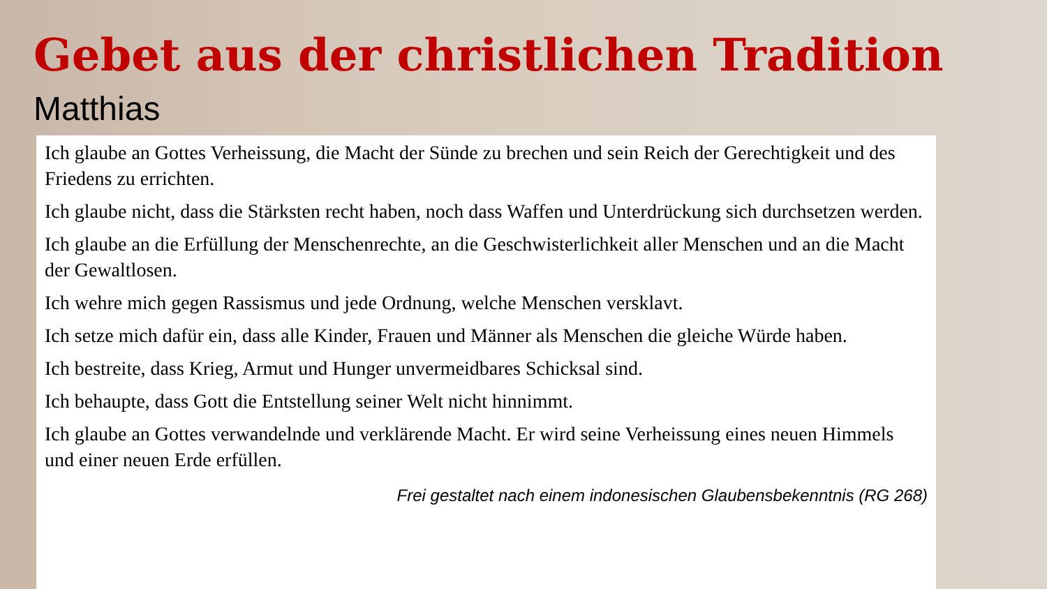Gebet aus der christlichen Tradition
Matthias
Ich glaube an Gottes Verheissung, die Macht der Sünde zu brechen und sein Reich der Gerechtigkeit und des Friedens zu errichten.
Ich glaube nicht, dass die Stärksten recht haben, noch dass Waffen und Unterdrückung sich durchsetzen werden.
Ich glaube an die Erfüllung der Menschenrechte, an die Geschwisterlichkeit aller Menschen und an die Macht der Gewaltlosen.
Ich wehre mich gegen Rassismus und jede Ordnung, welche Menschen versklavt.
Ich setze mich dafür ein, dass alle Kinder, Frauen und Männer als Menschen die gleiche Würde haben.
Ich bestreite, dass Krieg, Armut und Hunger unvermeidbares Schicksal sind.
Ich behaupte, dass Gott die Entstellung seiner Welt nicht hinnimmt.
Ich glaube an Gottes verwandelnde und verklärende Macht. Er wird seine Verheissung eines neuen Himmels und einer neuen Erde erfüllen.
Frei gestaltet nach einem indonesischen Glaubensbekenntnis (RG 268)